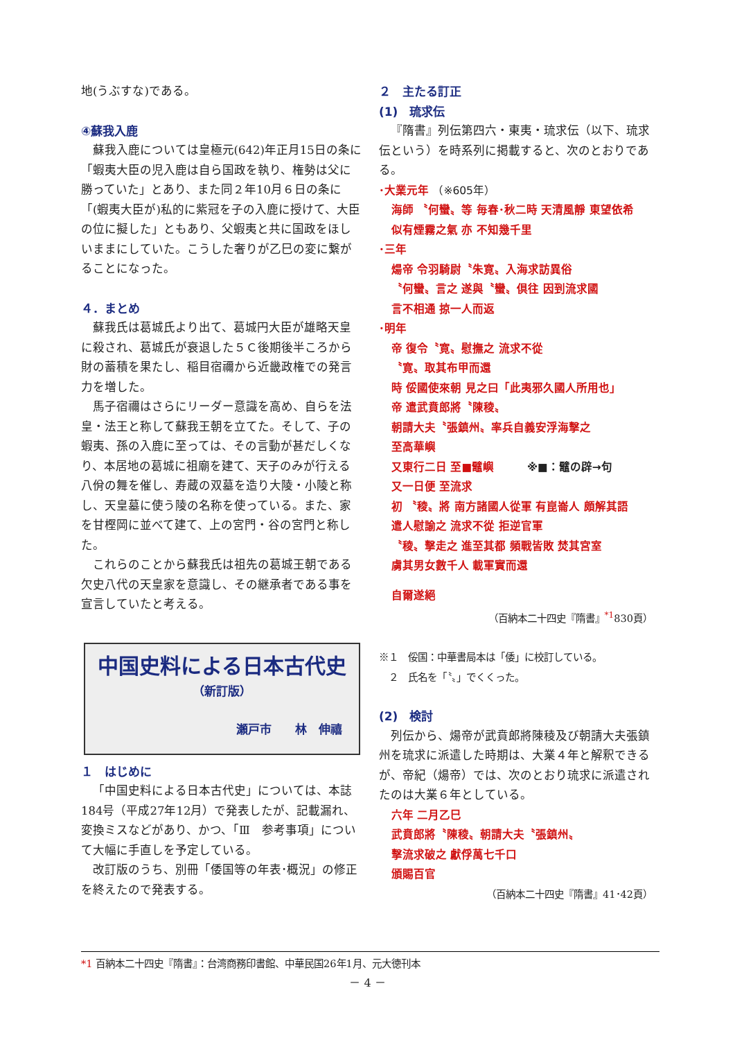地(うぶすな)である。
④蘇我入鹿
蘇我入鹿については皇極元(642)年正月15日の条に「蝦夷大臣の児入鹿は自ら国政を執り、権勢は父に勝っていた」とあり、また同２年10月６日の条に「(蝦夷大臣が)私的に紫冠を子の入鹿に授けて、大臣の位に擬した」ともあり、父蝦夷と共に国政をほしいままにしていた。こうした奢りが乙巳の変に繋がることになった。
４．まとめ
蘇我氏は葛城氏より出て、葛城円大臣が雄略天皇に殺され、葛城氏が衰退した５Ｃ後期後半ころから財の蓄積を果たし、稲目宿禰から近畿政権での発言力を増した。
馬子宿禰はさらにリーダー意識を高め、自らを法皇・法王と称して蘇我王朝を立てた。そして、子の蝦夷、孫の入鹿に至っては、その言動が甚だしくなり、本居地の葛城に祖廟を建て、天子のみが行える八佾の舞を催し、寿蔵の双墓を造り大陵・小陵と称し、天皇墓に使う陵の名称を使っている。また、家を甘樫岡に並べて建て、上の宮門・谷の宮門と称した。
これらのことから蘇我氏は祖先の葛城王朝である欠史八代の天皇家を意識し、その継承者である事を宣言していたと考える。
中国史料による日本古代史
（新訂版）
瀬戸市　　林　伸禧
１　はじめに
「中国史料による日本古代史」については、本誌184号（平成27年12月）で発表したが、記載漏れ、変換ミスなどがあり、かつ、「Ⅲ　参考事項」について大幅に手直しを予定している。
改訂版のうち、別冊「倭国等の年表･概況」の修正を終えたので発表する。
２　主たる訂正
(1)　琉求伝
『隋書』列伝第四六・東夷・琉求伝（以下、琉求伝という）を時系列に掲載すると、次のとおりである。
･大業元年 （※605年）
海師 〝何蠻〟等 毎春･秋二時 天清風靜 東望依希
似有煙霧之氣 亦 不知幾千里
･三年
煬帝 令羽騎尉〝朱寛〟入海求訪異俗
〝何蠻〟言之 遂與〝蠻〟倶往 因到流求國
言不相通 掠一人而返
･明年
帝 復令〝寛〟慰撫之 流求不從
〝寛〟取其布甲而還
時 俀國使來朝 見之曰「此夷邪久國人所用也」
帝 遣武賁郎將〝陳稜〟
朝請大夫〝張鎮州〟率兵自義安浮海擊之
至高華嶼
又東行二日 至■鼊嶼　　　※■：鼊の辟→句
又一日便 至流求
初 〝稜〟將 南方諸國人從軍 有崑崙人 頗解其語
遣人慰諭之 流求不從 拒逆官軍
〝稜〟擊走之 進至其都 頻戰皆敗 焚其宮室
虜其男女數千人 載軍實而還
自爾遂絕
（百納本二十四史『隋書』<sup>*1</sup>830頁）
※１　俀国：中華書局本は「倭」に校訂している。
　２　氏名を「〝〟」でくくった。
(2)　検討
列伝から、煬帝が武賁郎將陳稜及び朝請大夫張鎮州を琉求に派遣した時期は、大業４年と解釈できるが、帝紀（煬帝）では、次のとおり琉求に派遣されたのは大業６年としている。
六年 二月乙巳
武賁郎將〝陳稜〟朝請大夫〝張鎮州〟
擊流求破之 獻俘萬七千口
頒賜百官
（百納本二十四史『隋書』41･42頁）
*1 百納本二十四史『隋書』：台湾商務印書館、中華民国26年1月、元大徳刊本
－ 4 －